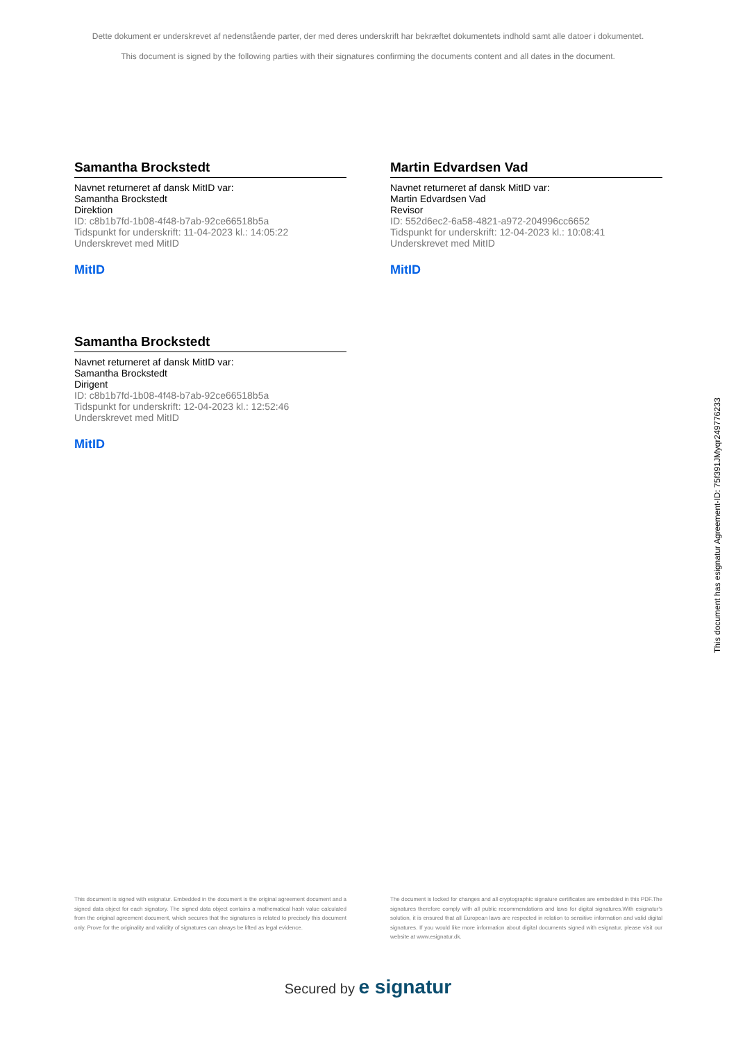Dette dokument er underskrevet af nedenstående parter, der med deres underskrift har bekræftet dokumentets indhold samt alle datoer i dokumentet.
This document is signed by the following parties with their signatures confirming the documents content and all dates in the document.
Samantha Brockstedt
Navnet returneret af dansk MitID var:
Samantha Brockstedt
Direktion
ID: c8b1b7fd-1b08-4f48-b7ab-92ce66518b5a
Tidspunkt for underskrift: 11-04-2023 kl.: 14:05:22
Underskrevet med MitID
MitID
Martin Edvardsen Vad
Navnet returneret af dansk MitID var:
Martin Edvardsen Vad
Revisor
ID: 552d6ec2-6a58-4821-a972-204996cc6652
Tidspunkt for underskrift: 12-04-2023 kl.: 10:08:41
Underskrevet med MitID
MitID
Samantha Brockstedt
Navnet returneret af dansk MitID var:
Samantha Brockstedt
Dirigent
ID: c8b1b7fd-1b08-4f48-b7ab-92ce66518b5a
Tidspunkt for underskrift: 12-04-2023 kl.: 12:52:46
Underskrevet med MitID
MitID
This document has esignatur Agreement-ID: 75f391JMyqr249776233
This document is signed with esignatur. Embedded in the document is the original agreement document and a signed data object for each signatory. The signed data object contains a mathematical hash value calculated from the original agreement document, which secures that the signatures is related to precisely this document only. Prove for the originality and validity of signatures can always be lifted as legal evidence.
The document is locked for changes and all cryptographic signature certificates are embedded in this PDF.The signatures therefore comply with all public recommendations and laws for digital signatures.With esignatur's solution, it is ensured that all European laws are respected in relation to sensitive information and valid digital signatures. If you would like more information about digital documents signed with esignatur, please visit our website at www.esignatur.dk.
Secured by e signatur